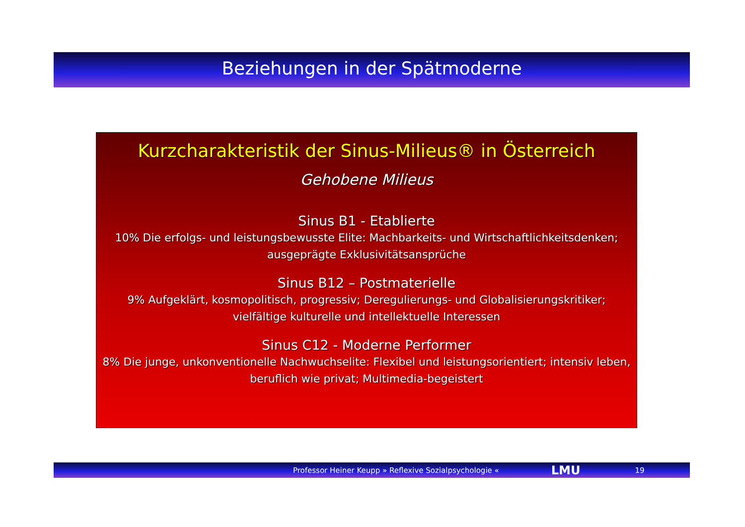Beziehungen in der Spätmoderne
Kurzcharakteristik der Sinus-Milieus® in Österreich
Gehobene Milieus
Sinus B1 - Etablierte
10% Die erfolgs- und leistungsbewusste Elite: Machbarkeits- und Wirtschaftlichkeitsdenken; ausgeprägte Exklusivitätsansprüche
Sinus B12 – Postmaterielle
9% Aufgeklärt, kosmopolitisch, progressiv; Deregulierungs- und Globalisierungskritiker; vielfältige kulturelle und intellektuelle Interessen
Sinus C12 - Moderne Performer
8% Die junge, unkonventionelle Nachwuchselite: Flexibel und leistungsorientiert; intensiv leben, beruflich wie privat; Multimedia-begeistert
Professor Heiner Keupp » Reflexive Sozialpsychologie « LMU 19